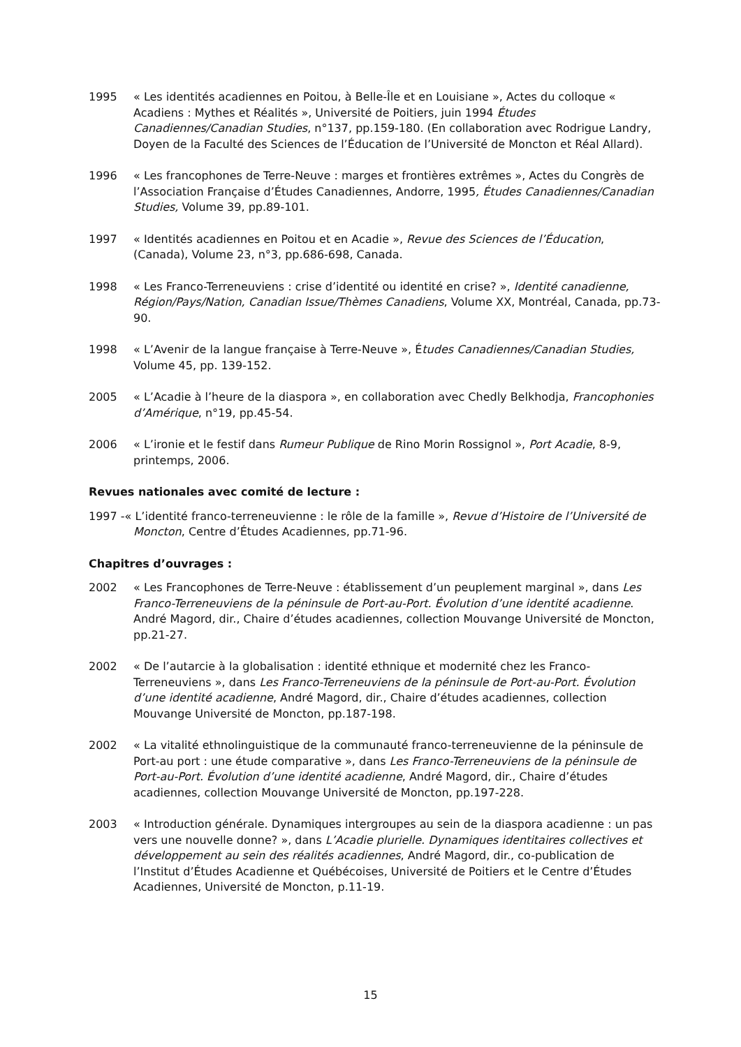1995 « Les identités acadiennes en Poitou, à Belle-Île et en Louisiane », Actes du colloque « Acadiens : Mythes et Réalités », Université de Poitiers, juin 1994 Études Canadiennes/Canadian Studies, n°137, pp.159-180. (En collaboration avec Rodrigue Landry, Doyen de la Faculté des Sciences de l’Éducation de l’Université de Moncton et Réal Allard).
1996 « Les francophones de Terre-Neuve : marges et frontières extrêmes », Actes du Congrès de l’Association Française d’Études Canadiennes, Andorre, 1995, Études Canadiennes/Canadian Studies, Volume 39, pp.89-101.
1997 « Identités acadiennes en Poitou et en Acadie », Revue des Sciences de l’Éducation, (Canada), Volume 23, n°3, pp.686-698, Canada.
1998 « Les Franco-Terreneuviens : crise d’identité ou identité en crise? », Identité canadienne, Région/Pays/Nation, Canadian Issue/Thèmes Canadiens, Volume XX, Montréal, Canada, pp.73-90.
1998 « L’Avenir de la langue française à Terre-Neuve », Études Canadiennes/Canadian Studies, Volume 45, pp. 139-152.
2005 « L’Acadie à l’heure de la diaspora », en collaboration avec Chedly Belkhodja, Francophonies d’Amérique, n°19, pp.45-54.
2006 « L’ironie et le festif dans Rumeur Publique de Rino Morin Rossignol », Port Acadie, 8-9, printemps, 2006.
Revues nationales avec comité de lecture :
1997 -« L’identité franco-terreneuvienne : le rôle de la famille », Revue d’Histoire de l’Université de Moncton, Centre d’Études Acadiennes, pp.71-96.
Chapitres d’ouvrages :
2002 « Les Francophones de Terre-Neuve : établissement d’un peuplement marginal », dans Les Franco-Terreneuviens de la péninsule de Port-au-Port. Évolution d’une identité acadienne. André Magord, dir., Chaire d’études acadiennes, collection Mouvange Université de Moncton, pp.21-27.
2002 « De l’autarcie à la globalisation : identité ethnique et modernité chez les Franco-Terreneuviens », dans Les Franco-Terreneuviens de la péninsule de Port-au-Port. Évolution d’une identité acadienne, André Magord, dir., Chaire d’études acadiennes, collection Mouvange Université de Moncton, pp.187-198.
2002 « La vitalité ethnolinguistique de la communauté franco-terreneuvienne de la péninsule de Port-au port : une étude comparative », dans Les Franco-Terreneuviens de la péninsule de Port-au-Port. Évolution d’une identité acadienne, André Magord, dir., Chaire d’études acadiennes, collection Mouvange Université de Moncton, pp.197-228.
2003 « Introduction générale. Dynamiques intergroupes au sein de la diaspora acadienne : un pas vers une nouvelle donne? », dans L’Acadie plurielle. Dynamiques identitaires collectives et développement au sein des réalités acadiennes, André Magord, dir., co-publication de l’Institut d’Études Acadienne et Québécoises, Université de Poitiers et le Centre d’Études Acadiennes, Université de Moncton, p.11-19.
15